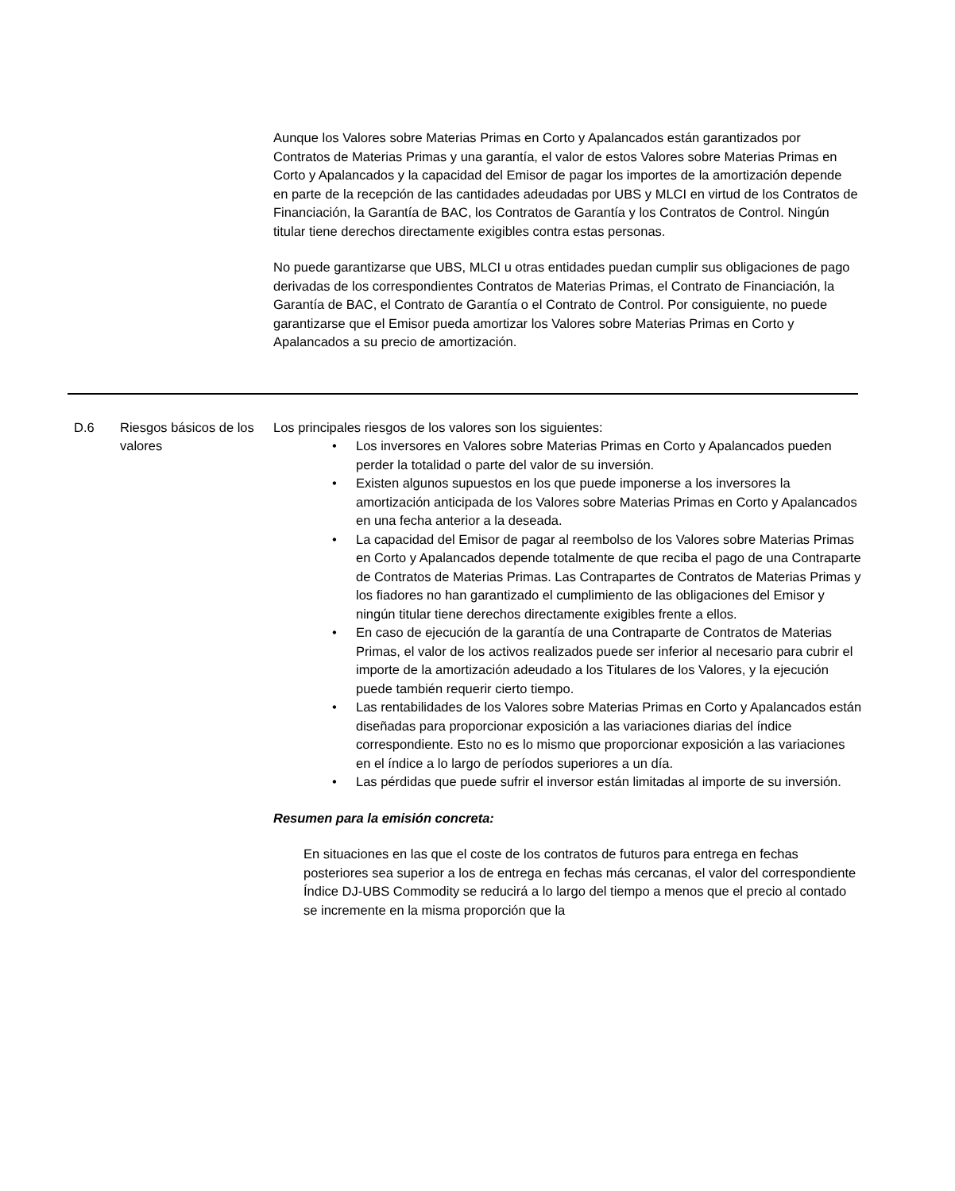Aunque los Valores sobre Materias Primas en Corto y Apalancados están garantizados por Contratos de Materias Primas y una garantía, el valor de estos Valores sobre Materias Primas en Corto y Apalancados y la capacidad del Emisor de pagar los importes de la amortización depende en parte de la recepción de las cantidades adeudadas por UBS y MLCI en virtud de los Contratos de Financiación, la Garantía de BAC, los Contratos de Garantía y los Contratos de Control. Ningún titular tiene derechos directamente exigibles contra estas personas.
No puede garantizarse que UBS, MLCI u otras entidades puedan cumplir sus obligaciones de pago derivadas de los correspondientes Contratos de Materias Primas, el Contrato de Financiación, la Garantía de BAC, el Contrato de Garantía o el Contrato de Control. Por consiguiente, no puede garantizarse que el Emisor pueda amortizar los Valores sobre Materias Primas en Corto y Apalancados a su precio de amortización.
| D.6 | Riesgos básicos de los valores | Los principales riesgos de los valores son los siguientes: • Los inversores en Valores sobre Materias Primas en Corto y Apalancados pueden perder la totalidad o parte del valor de su inversión. • Existen algunos supuestos en los que puede imponerse a los inversores la amortización anticipada de los Valores sobre Materias Primas en Corto y Apalancados en una fecha anterior a la deseada. • La capacidad del Emisor de pagar al reembolso de los Valores sobre Materias Primas en Corto y Apalancados depende totalmente de que reciba el pago de una Contraparte de Contratos de Materias Primas. Las Contrapartes de Contratos de Materias Primas y los fiadores no han garantizado el cumplimiento de las obligaciones del Emisor y ningún titular tiene derechos directamente exigibles frente a ellos. • En caso de ejecución de la garantía de una Contraparte de Contratos de Materias Primas, el valor de los activos realizados puede ser inferior al necesario para cubrir el importe de la amortización adeudado a los Titulares de los Valores, y la ejecución puede también requerir cierto tiempo. • Las rentabilidades de los Valores sobre Materias Primas en Corto y Apalancados están diseñadas para proporcionar exposición a las variaciones diarias del índice correspondiente. Esto no es lo mismo que proporcionar exposición a las variaciones en el índice a lo largo de períodos superiores a un día. • Las pérdidas que puede sufrir el inversor están limitadas al importe de su inversión. Resumen para la emisión concreta: En situaciones en las que el coste de los contratos de futuros para entrega en fechas posteriores sea superior a los de entrega en fechas más cercanas, el valor del correspondiente Índice DJ-UBS Commodity se reducirá a lo largo del tiempo a menos que el precio al contado se incremente en la misma proporción que la |